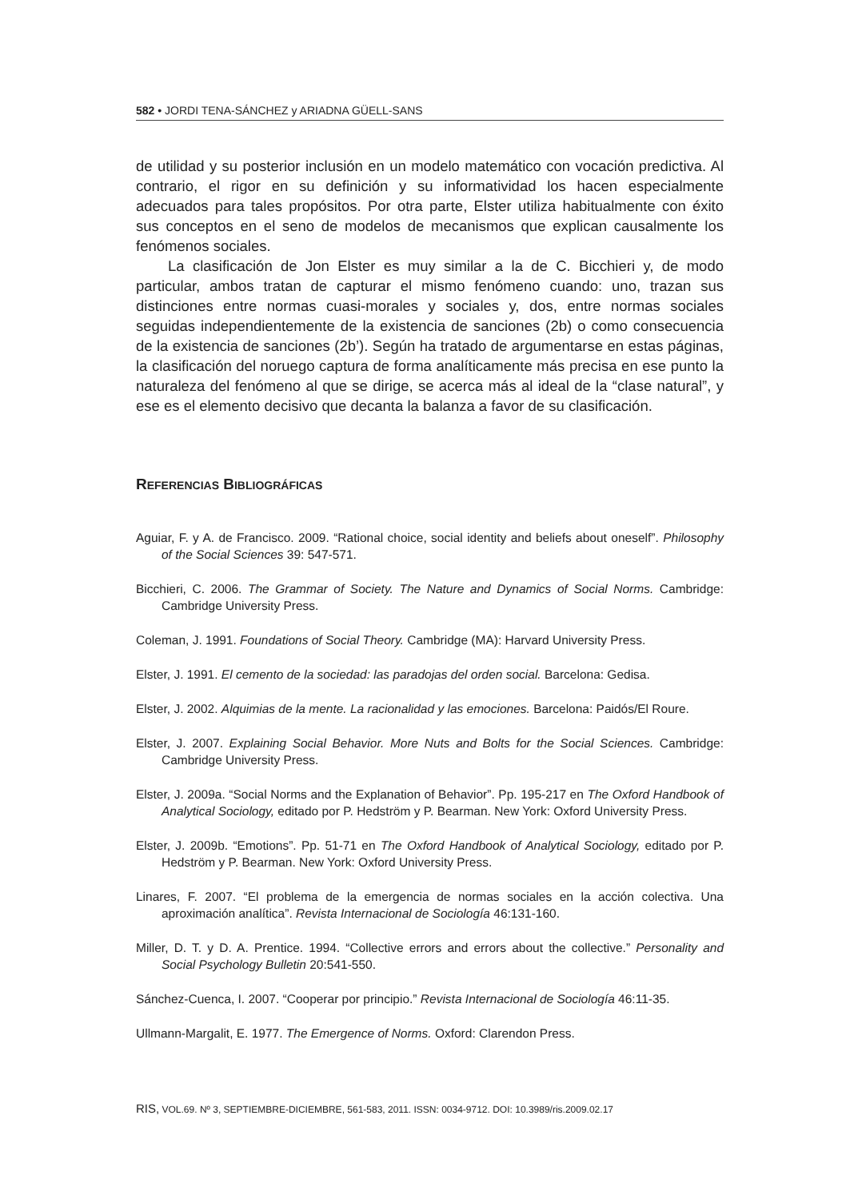582 • JORDI TENA-SÁNCHEZ y ARIADNA GÜELL-SANS
de utilidad y su posterior inclusión en un modelo matemático con vocación predictiva. Al contrario, el rigor en su definición y su informatividad los hacen especialmente adecuados para tales propósitos. Por otra parte, Elster utiliza habitualmente con éxito sus conceptos en el seno de modelos de mecanismos que explican causalmente los fenómenos sociales.
La clasificación de Jon Elster es muy similar a la de C. Bicchieri y, de modo particular, ambos tratan de capturar el mismo fenómeno cuando: uno, trazan sus distinciones entre normas cuasi-morales y sociales y, dos, entre normas sociales seguidas independientemente de la existencia de sanciones (2b) o como consecuencia de la existencia de sanciones (2b’). Según ha tratado de argumentarse en estas páginas, la clasificación del noruego captura de forma analíticamente más precisa en ese punto la naturaleza del fenómeno al que se dirige, se acerca más al ideal de la “clase natural”, y ese es el elemento decisivo que decanta la balanza a favor de su clasificación.
REFERENCIAS BIBLIOGRÁFICAS
Aguiar, F. y A. de Francisco. 2009. “Rational choice, social identity and beliefs about oneself”. Philosophy of the Social Sciences 39: 547-571.
Bicchieri, C. 2006. The Grammar of Society. The Nature and Dynamics of Social Norms. Cambridge: Cambridge University Press.
Coleman, J. 1991. Foundations of Social Theory. Cambridge (MA): Harvard University Press.
Elster, J. 1991. El cemento de la sociedad: las paradojas del orden social. Barcelona: Gedisa.
Elster, J. 2002. Alquimias de la mente. La racionalidad y las emociones. Barcelona: Paidós/El Roure.
Elster, J. 2007. Explaining Social Behavior. More Nuts and Bolts for the Social Sciences. Cambridge: Cambridge University Press.
Elster, J. 2009a. “Social Norms and the Explanation of Behavior”. Pp. 195-217 en The Oxford Handbook of Analytical Sociology, editado por P. Hedström y P. Bearman. New York: Oxford University Press.
Elster, J. 2009b. “Emotions”. Pp. 51-71 en The Oxford Handbook of Analytical Sociology, editado por P. Hedström y P. Bearman. New York: Oxford University Press.
Linares, F. 2007. “El problema de la emergencia de normas sociales en la acción colectiva. Una aproximación analítica”. Revista Internacional de Sociología 46:131-160.
Miller, D. T. y D. A. Prentice. 1994. “Collective errors and errors about the collective.” Personality and Social Psychology Bulletin 20:541-550.
Sánchez-Cuenca, I. 2007. “Cooperar por principio.” Revista Internacional de Sociología 46:11-35.
Ullmann-Margalit, E. 1977. The Emergence of Norms. Oxford: Clarendon Press.
RIS, VOL.69. Nº 3, SEPTIEMBRE-DICIEMBRE, 561-583, 2011. ISSN: 0034-9712. DOI: 10.3989/ris.2009.02.17